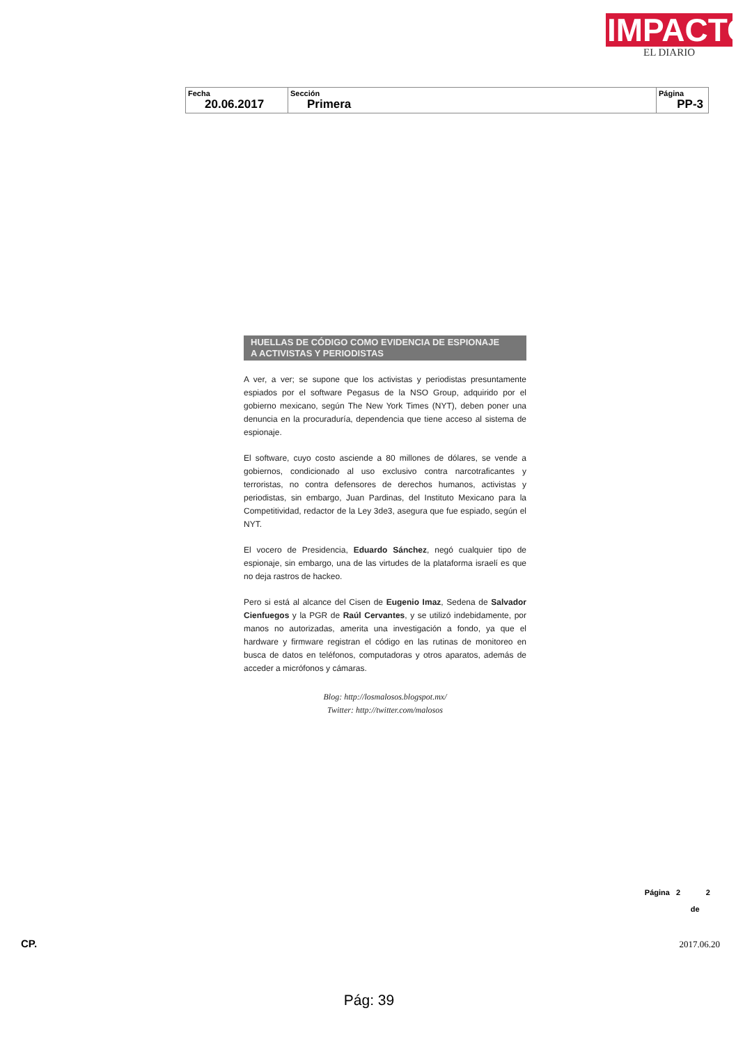IMPACTO
EL DIARIO
| Fecha 20.06.2017 | Sección Primera | Página PP-3 |
HUELLAS DE CÓDIGO COMO EVIDENCIA DE ESPIONAJE
A ACTIVISTAS Y PERIODISTAS
A ver, a ver; se supone que los activistas y periodistas presuntamente espiados por el software Pegasus de la NSO Group, adquirido por el gobierno mexicano, según The New York Times (NYT), deben poner una denuncia en la procuraduría, dependencia que tiene acceso al sistema de espionaje.
El software, cuyo costo asciende a 80 millones de dólares, se vende a gobiernos, condicionado al uso exclusivo contra narcotraficantes y terroristas, no contra defensores de derechos humanos, activistas y periodistas, sin embargo, Juan Pardinas, del Instituto Mexicano para la Competitividad, redactor de la Ley 3de3, asegura que fue espiado, según el NYT.
El vocero de Presidencia, Eduardo Sánchez, negó cualquier tipo de espionaje, sin embargo, una de las virtudes de la plataforma israelí es que no deja rastros de hackeo.
Pero si está al alcance del Cisen de Eugenio Imaz, Sedena de Salvador Cienfuegos y la PGR de Raúl Cervantes, y se utilizó indebidamente, por manos no autorizadas, amerita una investigación a fondo, ya que el hardware y firmware registran el código en las rutinas de monitoreo en busca de datos en teléfonos, computadoras y otros aparatos, además de acceder a micrófonos y cámaras.
Blog: http://losmalosos.blogspot.mx/
Twitter: http://twitter.com/malosos
Página 2 2
de
CP. 2017.06.20
Pág: 39